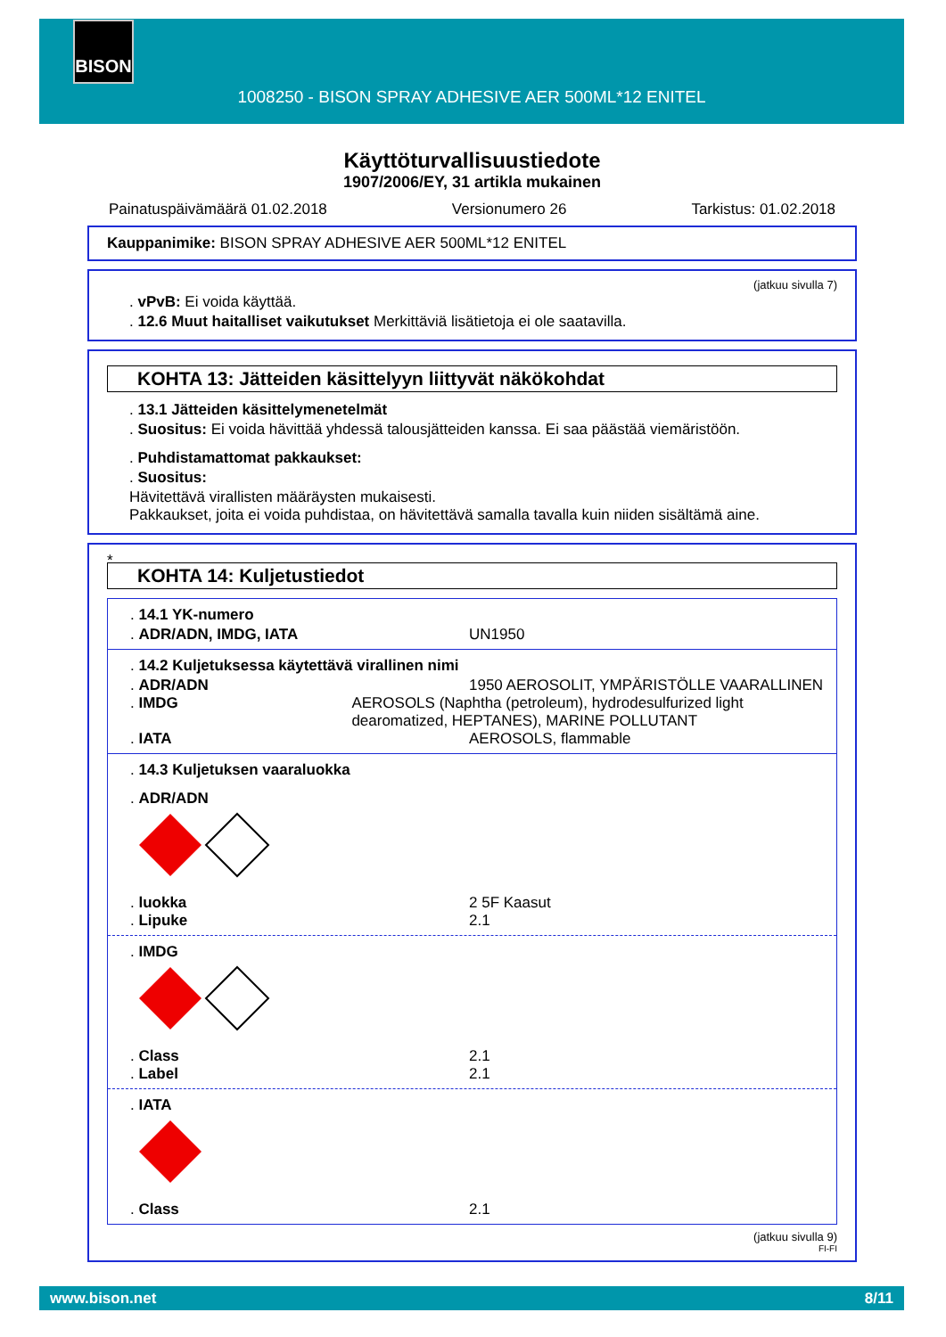BISON
1008250 - BISON SPRAY ADHESIVE AER 500ML*12 ENITEL
Käyttöturvallisuustiedote
1907/2006/EY, 31 artikla mukainen
Painatuspäivämäärä 01.02.2018 Versionumero 26 Tarkistus: 01.02.2018
Kauppanimike: BISON SPRAY ADHESIVE AER 500ML*12 ENITEL
(jatkuu sivulla 7)
. vPvB: Ei voida käyttää.
. 12.6 Muut haitalliset vaikutukset Merkittäviä lisätietoja ei ole saatavilla.
KOHTA 13: Jätteiden käsittelyyn liittyvät näkökohdat
. 13.1 Jätteiden käsittelymenetelmät
. Suositus: Ei voida hävittää yhdessä talousjätteiden kanssa. Ei saa päästää viemäristöön.
. Puhdistamattomat pakkaukset:
. Suositus:
Hävitettävä virallisten määräysten mukaisesti.
Pakkaukset, joita ei voida puhdistaa, on hävitettävä samalla tavalla kuin niiden sisältämä aine.
*
KOHTA 14: Kuljetustiedot
. 14.1 YK-numero
. ADR/ADN, IMDG, IATA UN1950
. 14.2 Kuljetuksessa käytettävä virallinen nimi
. ADR/ADN 1950 AEROSOLIT, YMPÄRISTÖLLE VAARALLINEN
. IMDG AEROSOLS (Naphtha (petroleum), hydrodesulfurized light dearomatized, HEPTANES), MARINE POLLUTANT
. IATA AEROSOLS, flammable
. 14.3 Kuljetuksen vaaraluokka
. ADR/ADN
. luokka 2 5F Kaasut
. Lipuke 2.1
. IMDG
. Class 2.1
. Label 2.1
. IATA
. Class 2.1
(jatkuu sivulla 9)
FI-FI
www.bison.net 8/11